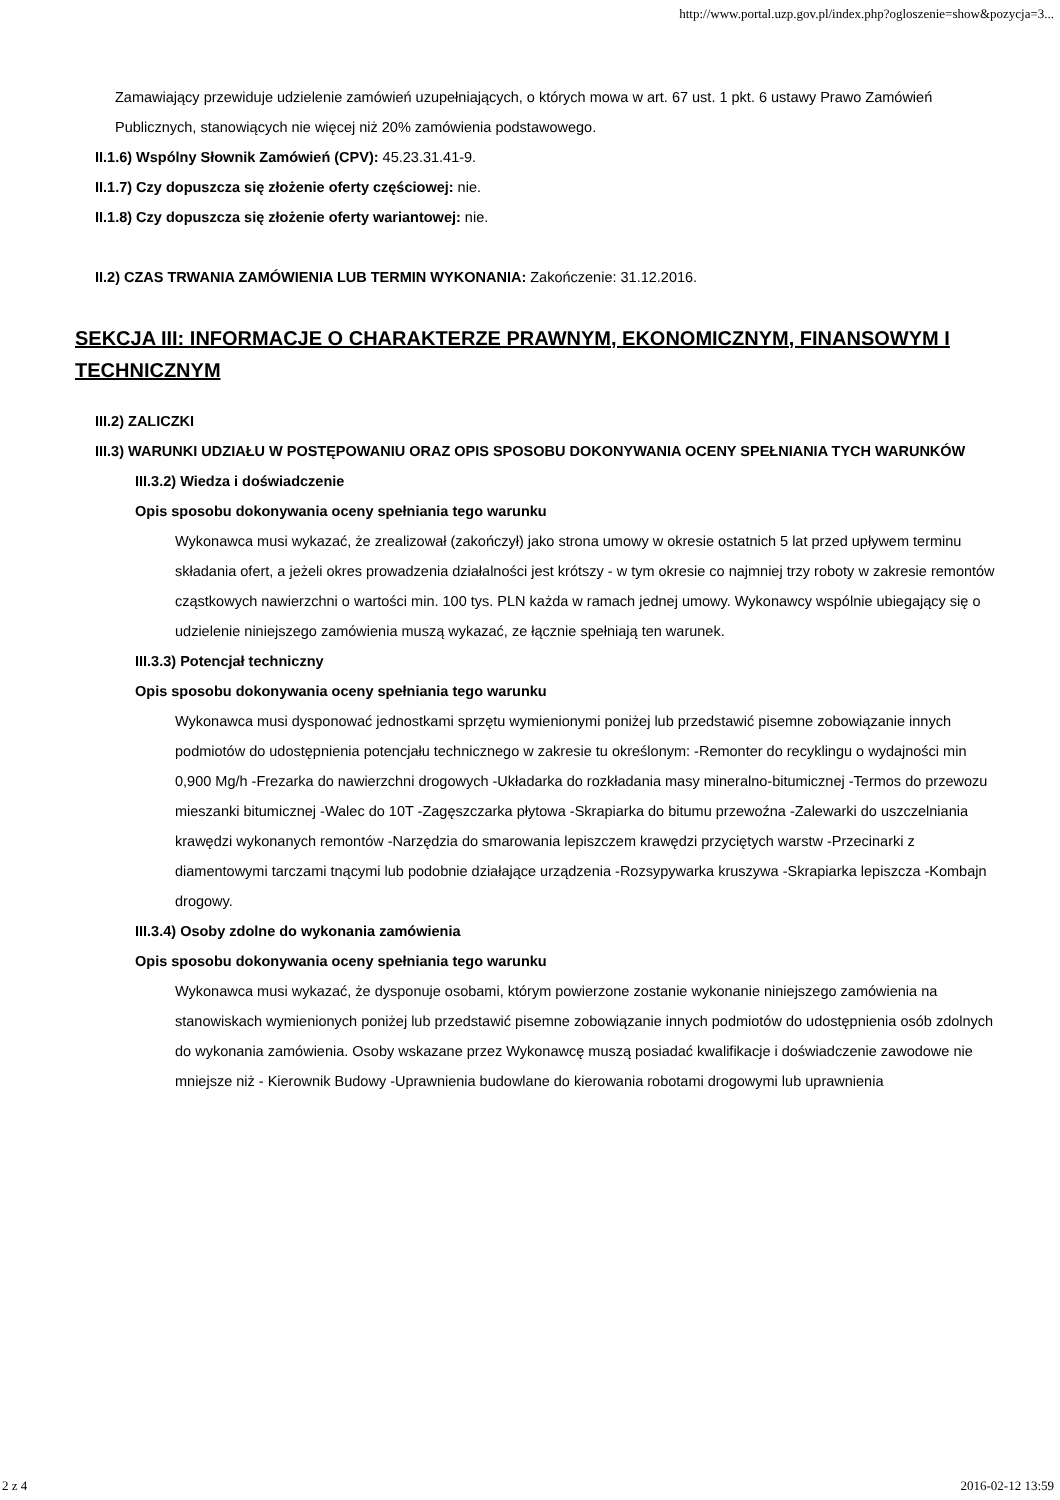http://www.portal.uzp.gov.pl/index.php?ogloszenie=show&pozycja=3...
Zamawiający przewiduje udzielenie zamówień uzupełniających, o których mowa w art. 67 ust. 1 pkt. 6 ustawy Prawo Zamówień Publicznych, stanowiących nie więcej niż 20% zamówienia podstawowego.
II.1.6) Wspólny Słownik Zamówień (CPV): 45.23.31.41-9.
II.1.7) Czy dopuszcza się złożenie oferty częściowej: nie.
II.1.8) Czy dopuszcza się złożenie oferty wariantowej: nie.
II.2) CZAS TRWANIA ZAMÓWIENIA LUB TERMIN WYKONANIA: Zakończenie: 31.12.2016.
SEKCJA III: INFORMACJE O CHARAKTERZE PRAWNYM, EKONOMICZNYM, FINANSOWYM I TECHNICZNYM
III.2) ZALICZKI
III.3) WARUNKI UDZIAŁU W POSTĘPOWANIU ORAZ OPIS SPOSOBU DOKONYWANIA OCENY SPEŁNIANIA TYCH WARUNKÓW
III.3.2) Wiedza i doświadczenie
Opis sposobu dokonywania oceny spełniania tego warunku
Wykonawca musi wykazać, że zrealizował (zakończył) jako strona umowy w okresie ostatnich 5 lat przed upływem terminu składania ofert, a jeżeli okres prowadzenia działalności jest krótszy - w tym okresie co najmniej trzy roboty w zakresie remontów cząstkowych nawierzchni o wartości min. 100 tys. PLN każda w ramach jednej umowy. Wykonawcy wspólnie ubiegający się o udzielenie niniejszego zamówienia muszą wykazać, ze łącznie spełniają ten warunek.
III.3.3) Potencjał techniczny
Opis sposobu dokonywania oceny spełniania tego warunku
Wykonawca musi dysponować jednostkami sprzętu wymienionymi poniżej lub przedstawić pisemne zobowiązanie innych podmiotów do udostępnienia potencjału technicznego w zakresie tu określonym: -Remonter do recyklingu o wydajności min 0,900 Mg/h -Frezarka do nawierzchni drogowych -Układarka do rozkładania masy mineralno-bitumicznej -Termos do przewozu mieszanki bitumicznej -Walec do 10T -Zagęszczarka płytowa -Skrapiarka do bitumu przewoźna -Zalewarki do uszczelniania krawędzi wykonanych remontów -Narzędzia do smarowania lepiszczem krawędzi przyciętych warstw -Przecinarki z diamentowymi tarczami tnącymi lub podobnie działające urządzenia -Rozsypywarka kruszywa -Skrapiarka lepiszcza -Kombajn drogowy.
III.3.4) Osoby zdolne do wykonania zamówienia
Opis sposobu dokonywania oceny spełniania tego warunku
Wykonawca musi wykazać, że dysponuje osobami, którym powierzone zostanie wykonanie niniejszego zamówienia na stanowiskach wymienionych poniżej lub przedstawić pisemne zobowiązanie innych podmiotów do udostępnienia osób zdolnych do wykonania zamówienia. Osoby wskazane przez Wykonawcę muszą posiadać kwalifikacje i doświadczenie zawodowe nie mniejsze niż - Kierownik Budowy -Uprawnienia budowlane do kierowania robotami drogowymi lub uprawnienia
2 z 4 2016-02-12 13:59